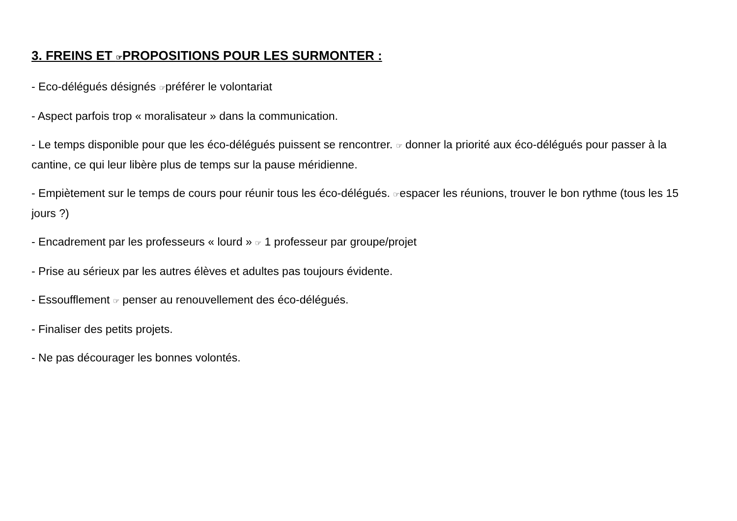3. FREINS ET ☞PROPOSITIONS POUR LES SURMONTER :
- Eco-délégués désignés ☞préférer le volontariat
- Aspect parfois trop « moralisateur » dans la communication.
- Le temps disponible pour que les éco-délégués puissent se rencontrer. ☞ donner la priorité aux éco-délégués pour passer à la cantine, ce qui leur libère plus de temps sur la pause méridienne.
- Empiètement sur le temps de cours pour réunir tous les éco-délégués. ☞espacer les réunions, trouver le bon rythme (tous les 15 jours ?)
- Encadrement par les professeurs « lourd » ☞ 1 professeur par groupe/projet
- Prise au sérieux par les autres élèves et adultes pas toujours évidente.
- Essoufflement ☞ penser au renouvellement des éco-délégués.
- Finaliser des petits projets.
- Ne pas décourager les bonnes volontés.